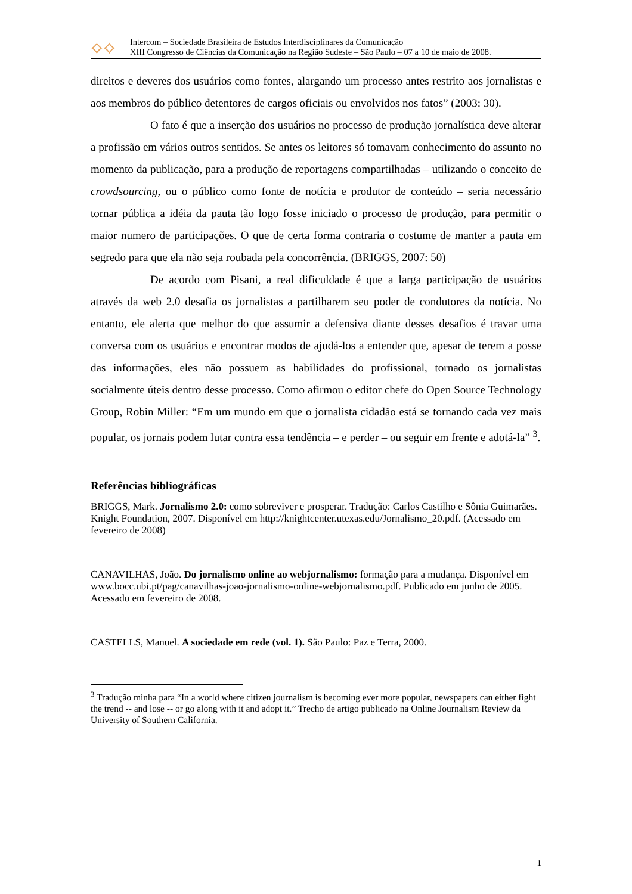⟡⟡
Intercom – Sociedade Brasileira de Estudos Interdisciplinares da Comunicação
XIII Congresso de Ciências da Comunicação na Região Sudeste – São Paulo – 07 a 10 de maio de 2008.
direitos e deveres dos usuários como fontes, alargando um processo antes restrito aos jornalistas e aos membros do público detentores de cargos oficiais ou envolvidos nos fatos” (2003: 30).
O fato é que a inserção dos usuários no processo de produção jornalística deve alterar a profissão em vários outros sentidos. Se antes os leitores só tomavam conhecimento do assunto no momento da publicação, para a produção de reportagens compartilhadas – utilizando o conceito de crowdsourcing, ou o público como fonte de notícia e produtor de conteúdo – seria necessário tornar pública a idéia da pauta tão logo fosse iniciado o processo de produção, para permitir o maior numero de participações. O que de certa forma contraria o costume de manter a pauta em segredo para que ela não seja roubada pela concorrência. (BRIGGS, 2007: 50)
De acordo com Pisani, a real dificuldade é que a larga participação de usuários através da web 2.0 desafia os jornalistas a partilharem seu poder de condutores da notícia. No entanto, ele alerta que melhor do que assumir a defensiva diante desses desafios é travar uma conversa com os usuários e encontrar modos de ajudá-los a entender que, apesar de terem a posse das informações, eles não possuem as habilidades do profissional, tornado os jornalistas socialmente úteis dentro desse processo. Como afirmou o editor chefe do Open Source Technology Group, Robin Miller: “Em um mundo em que o jornalista cidadão está se tornando cada vez mais popular, os jornais podem lutar contra essa tendência – e perder – ou seguir em frente e adotá-la” <sup>3</sup>.
Referências bibliográficas
BRIGGS, Mark. Jornalismo 2.0: como sobreviver e prosperar. Tradução: Carlos Castilho e Sônia Guimarães. Knight Foundation, 2007. Disponível em http://knightcenter.utexas.edu/Jornalismo_20.pdf. (Acessado em fevereiro de 2008)
CANAVILHAS, João. Do jornalismo online ao webjornalismo: formação para a mudança. Disponível em www.bocc.ubi.pt/pag/canavilhas-joao-jornalismo-online-webjornalismo.pdf. Publicado em junho de 2005. Acessado em fevereiro de 2008.
CASTELLS, Manuel. A sociedade em rede (vol. 1). São Paulo: Paz e Terra, 2000.
<sup>3</sup> Tradução minha para “In a world where citizen journalism is becoming ever more popular, newspapers can either fight the trend -- and lose -- or go along with it and adopt it.” Trecho de artigo publicado na Online Journalism Review da University of Southern California.
1